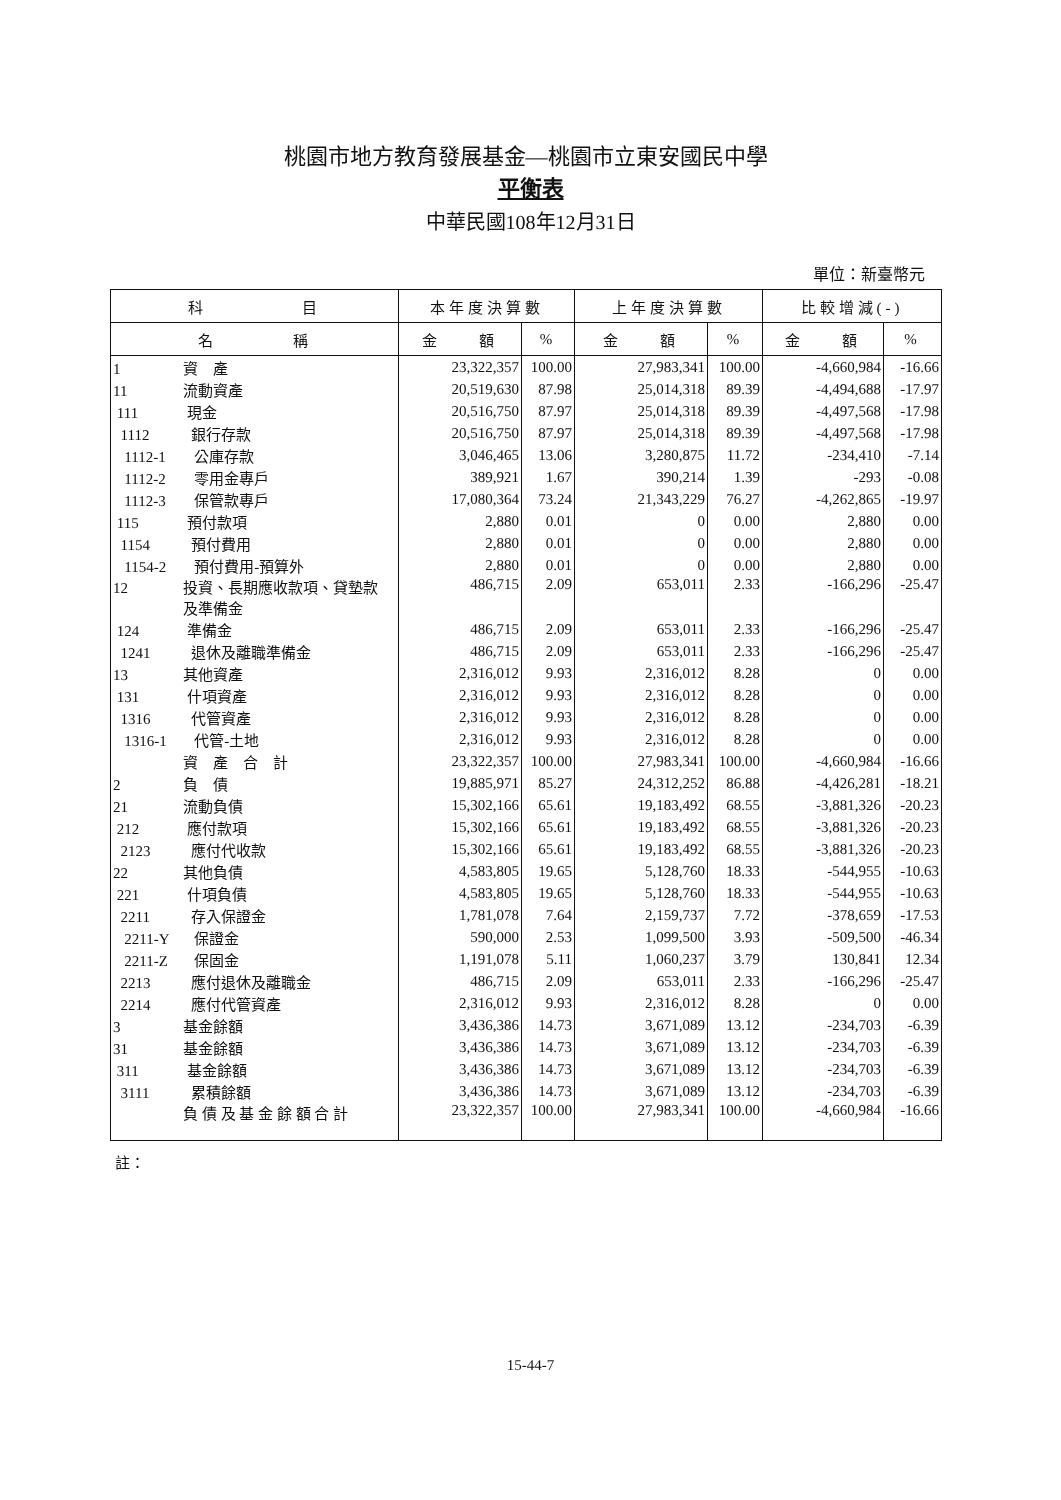桃園市地方教育發展基金—桃園市立東安國民中學
平衡表
中華民國108年12月31日
單位：新臺幣元
| 科 目 | 本年度決算數 | | 上年度決算數 | | 比較增減(-) | |
| --- | --- | --- | --- | --- | --- | --- |
| 名 稱 | 金 額 | % | 金 額 | % | 金 額 | % |
| 1 資 產 | 23,322,357 | 100.00 | 27,983,341 | 100.00 | -4,660,984 | -16.66 |
| 11 流動資產 | 20,519,630 | 87.98 | 25,014,318 | 89.39 | -4,494,688 | -17.97 |
| 111 現金 | 20,516,750 | 87.97 | 25,014,318 | 89.39 | -4,497,568 | -17.98 |
| 1112 銀行存款 | 20,516,750 | 87.97 | 25,014,318 | 89.39 | -4,497,568 | -17.98 |
| 1112-1 公庫存款 | 3,046,465 | 13.06 | 3,280,875 | 11.72 | -234,410 | -7.14 |
| 1112-2 零用金專戶 | 389,921 | 1.67 | 390,214 | 1.39 | -293 | -0.08 |
| 1112-3 保管款專戶 | 17,080,364 | 73.24 | 21,343,229 | 76.27 | -4,262,865 | -19.97 |
| 115 預付款項 | 2,880 | 0.01 | 0 | 0.00 | 2,880 | 0.00 |
| 1154 預付費用 | 2,880 | 0.01 | 0 | 0.00 | 2,880 | 0.00 |
| 1154-2 預付費用-預算外 | 2,880 | 0.01 | 0 | 0.00 | 2,880 | 0.00 |
| 12 投資、長期應收款項、貸墊款 及準備金 | 486,715 | 2.09 | 653,011 | 2.33 | -166,296 | -25.47 |
| 124 準備金 | 486,715 | 2.09 | 653,011 | 2.33 | -166,296 | -25.47 |
| 1241 退休及離職準備金 | 486,715 | 2.09 | 653,011 | 2.33 | -166,296 | -25.47 |
| 13 其他資產 | 2,316,012 | 9.93 | 2,316,012 | 8.28 | 0 | 0.00 |
| 131 什項資產 | 2,316,012 | 9.93 | 2,316,012 | 8.28 | 0 | 0.00 |
| 1316 代管資產 | 2,316,012 | 9.93 | 2,316,012 | 8.28 | 0 | 0.00 |
| 1316-1 代管-土地 | 2,316,012 | 9.93 | 2,316,012 | 8.28 | 0 | 0.00 |
| 資 產 合 計 | 23,322,357 | 100.00 | 27,983,341 | 100.00 | -4,660,984 | -16.66 |
| 2 負 債 | 19,885,971 | 85.27 | 24,312,252 | 86.88 | -4,426,281 | -18.21 |
| 21 流動負債 | 15,302,166 | 65.61 | 19,183,492 | 68.55 | -3,881,326 | -20.23 |
| 212 應付款項 | 15,302,166 | 65.61 | 19,183,492 | 68.55 | -3,881,326 | -20.23 |
| 2123 應付代收款 | 15,302,166 | 65.61 | 19,183,492 | 68.55 | -3,881,326 | -20.23 |
| 22 其他負債 | 4,583,805 | 19.65 | 5,128,760 | 18.33 | -544,955 | -10.63 |
| 221 什項負債 | 4,583,805 | 19.65 | 5,128,760 | 18.33 | -544,955 | -10.63 |
| 2211 存入保證金 | 1,781,078 | 7.64 | 2,159,737 | 7.72 | -378,659 | -17.53 |
| 2211-Y 保證金 | 590,000 | 2.53 | 1,099,500 | 3.93 | -509,500 | -46.34 |
| 2211-Z 保固金 | 1,191,078 | 5.11 | 1,060,237 | 3.79 | 130,841 | 12.34 |
| 2213 應付退休及離職金 | 486,715 | 2.09 | 653,011 | 2.33 | -166,296 | -25.47 |
| 2214 應付代管資產 | 2,316,012 | 9.93 | 2,316,012 | 8.28 | 0 | 0.00 |
| 3 基金餘額 | 3,436,386 | 14.73 | 3,671,089 | 13.12 | -234,703 | -6.39 |
| 31 基金餘額 | 3,436,386 | 14.73 | 3,671,089 | 13.12 | -234,703 | -6.39 |
| 311 基金餘額 | 3,436,386 | 14.73 | 3,671,089 | 13.12 | -234,703 | -6.39 |
| 3111 累積餘額 | 3,436,386 | 14.73 | 3,671,089 | 13.12 | -234,703 | -6.39 |
| 負 債 及 基 金 餘 額 合 計 | 23,322,357 | 100.00 | 27,983,341 | 100.00 | -4,660,984 | -16.66 |
註：
15-44-7